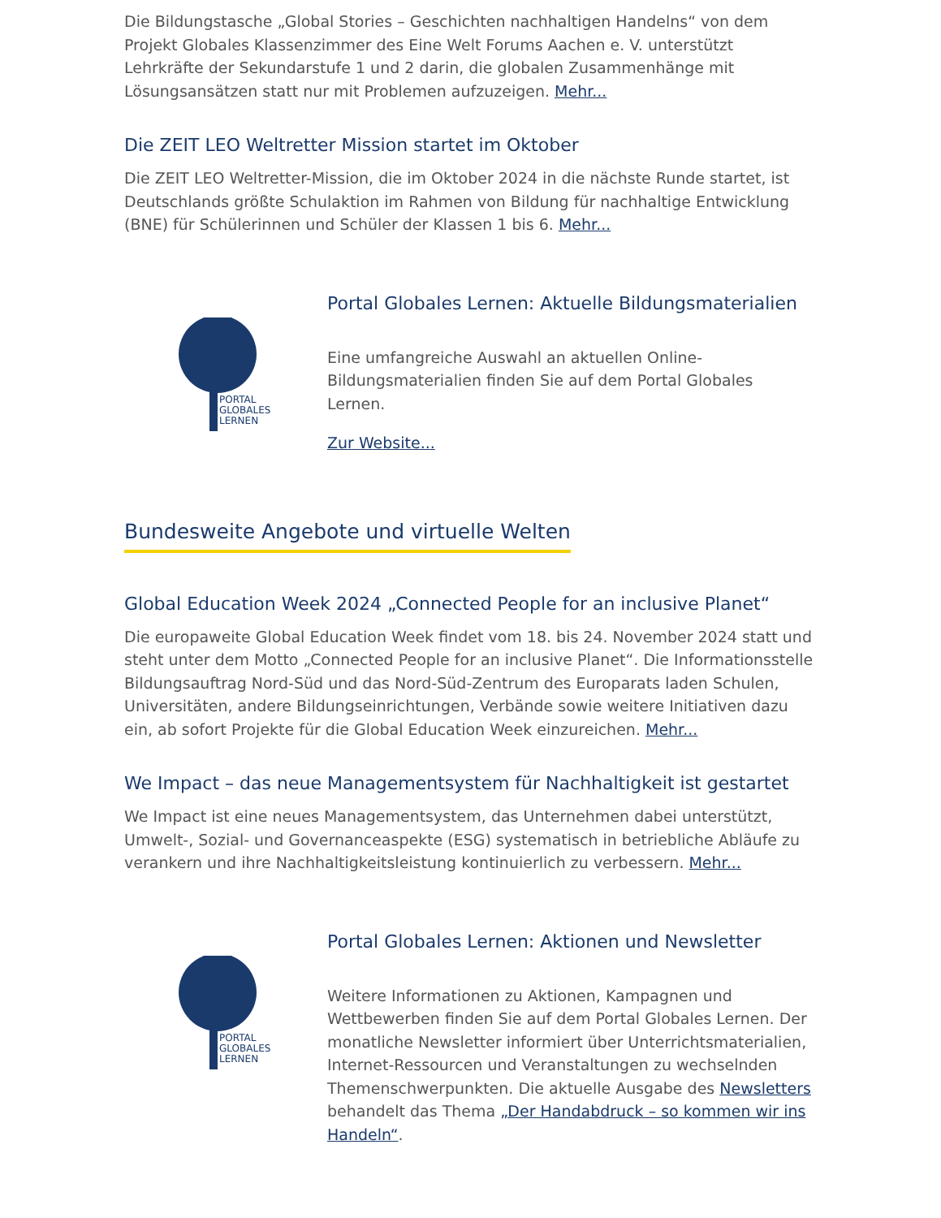Die Bildungstasche „Global Stories – Geschichten nachhaltigen Handelns“ von dem Projekt Globales Klassenzimmer des Eine Welt Forums Aachen e. V. unterstützt Lehrkräfte der Sekundarstufe 1 und 2 darin, die globalen Zusammenhänge mit Lösungsansätzen statt nur mit Problemen aufzuzeigen. Mehr...
Die ZEIT LEO Weltretter Mission startet im Oktober
Die ZEIT LEO Weltretter-Mission, die im Oktober 2024 in die nächste Runde startet, ist Deutschlands größte Schulaktion im Rahmen von Bildung für nachhaltige Entwicklung (BNE) für Schülerinnen und Schüler der Klassen 1 bis 6. Mehr...
PORTAL
GLOBALES
LERNEN
Portal Globales Lernen: Aktuelle Bildungsmaterialien
Eine umfangreiche Auswahl an aktuellen Online-Bildungsmaterialien finden Sie auf dem Portal Globales Lernen.
Zur Website...
Bundesweite Angebote und virtuelle Welten
Global Education Week 2024 „Connected People for an inclusive Planet“
Die europaweite Global Education Week findet vom 18. bis 24. November 2024 statt und steht unter dem Motto „Connected People for an inclusive Planet“. Die Informationsstelle Bildungsauftrag Nord-Süd und das Nord-Süd-Zentrum des Europarats laden Schulen, Universitäten, andere Bildungseinrichtungen, Verbände sowie weitere Initiativen dazu ein, ab sofort Projekte für die Global Education Week einzureichen. Mehr...
We Impact – das neue Managementsystem für Nachhaltigkeit ist gestartet
We Impact ist eine neues Managementsystem, das Unternehmen dabei unterstützt, Umwelt-, Sozial- und Governanceaspekte (ESG) systematisch in betriebliche Abläufe zu verankern und ihre Nachhaltigkeitsleistung kontinuierlich zu verbessern. Mehr...
PORTAL
GLOBALES
LERNEN
Portal Globales Lernen: Aktionen und Newsletter
Weitere Informationen zu Aktionen, Kampagnen und Wettbewerben finden Sie auf dem Portal Globales Lernen. Der monatliche Newsletter informiert über Unterrichtsmaterialien, Internet-Ressourcen und Veranstaltungen zu wechselnden Themenschwerpunkten. Die aktuelle Ausgabe des Newsletters behandelt das Thema „Der Handabdruck – so kommen wir ins Handeln“.